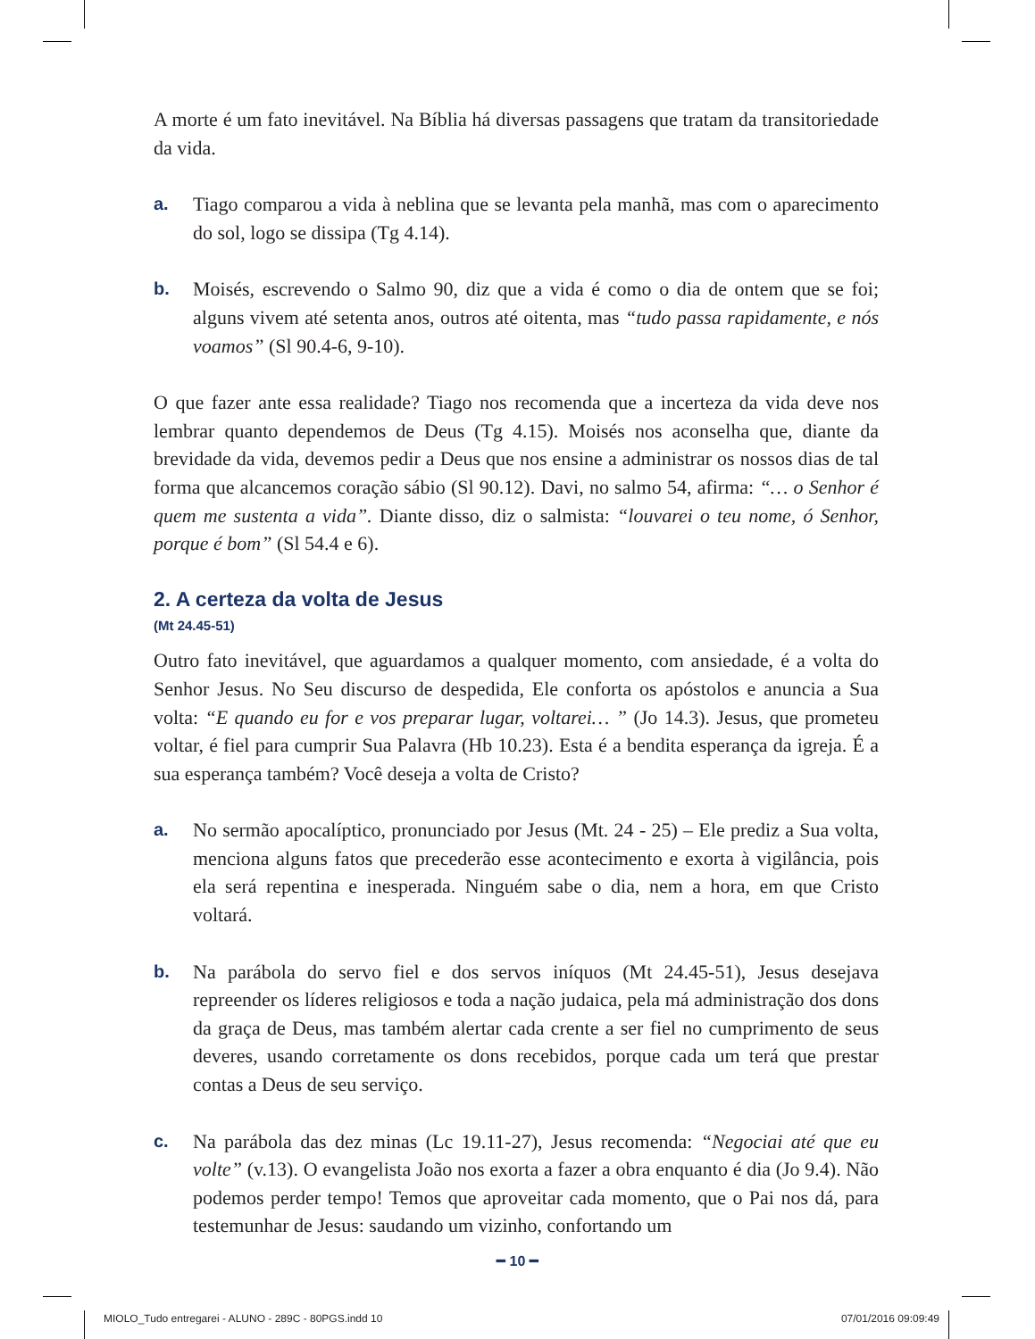A morte é um fato inevitável. Na Bíblia há diversas passagens que tratam da transitoriedade da vida.
a. Tiago comparou a vida à neblina que se levanta pela manhã, mas com o aparecimento do sol, logo se dissipa (Tg 4.14).
b. Moisés, escrevendo o Salmo 90, diz que a vida é como o dia de ontem que se foi; alguns vivem até setenta anos, outros até oitenta, mas “tudo passa rapidamente, e nós voamos” (Sl 90.4-6, 9-10).
O que fazer ante essa realidade? Tiago nos recomenda que a incerteza da vida deve nos lembrar quanto dependemos de Deus (Tg 4.15). Moisés nos aconselha que, diante da brevidade da vida, devemos pedir a Deus que nos ensine a administrar os nossos dias de tal forma que alcancemos coração sábio (Sl 90.12). Davi, no salmo 54, afirma: “… o Senhor é quem me sustenta a vida”. Diante disso, diz o salmista: “louvarei o teu nome, ó Senhor, porque é bom” (Sl 54.4 e 6).
2. A certeza da volta de Jesus
(Mt 24.45-51)
Outro fato inevitável, que aguardamos a qualquer momento, com ansiedade, é a volta do Senhor Jesus. No Seu discurso de despedida, Ele conforta os apóstolos e anuncia a Sua volta: “E quando eu for e vos preparar lugar, voltarei… ” (Jo 14.3). Jesus, que prometeu voltar, é fiel para cumprir Sua Palavra (Hb 10.23). Esta é a bendita esperança da igreja. É a sua esperança também? Você deseja a volta de Cristo?
a. No sermão apocalíptico, pronunciado por Jesus (Mt. 24 - 25) – Ele prediz a Sua volta, menciona alguns fatos que precederão esse acontecimento e exorta à vigilância, pois ela será repentina e inesperada. Ninguém sabe o dia, nem a hora, em que Cristo voltará.
b. Na parábola do servo fiel e dos servos iníquos (Mt 24.45-51), Jesus desejava repreender os líderes religiosos e toda a nação judaica, pela má administração dos dons da graça de Deus, mas também alertar cada crente a ser fiel no cumprimento de seus deveres, usando corretamente os dons recebidos, porque cada um terá que prestar contas a Deus de seu serviço.
c. Na parábola das dez minas (Lc 19.11-27), Jesus recomenda: “Negociai até que eu volte” (v.13). O evangelista João nos exorta a fazer a obra enquanto é dia (Jo 9.4). Não podemos perder tempo! Temos que aproveitar cada momento, que o Pai nos dá, para testemunhar de Jesus: saudando um vizinho, confortando um
━ 10 ━
MIOLO_Tudo entregarei - ALUNO - 289C - 80PGS.indd 10 07/01/2016 09:09:49